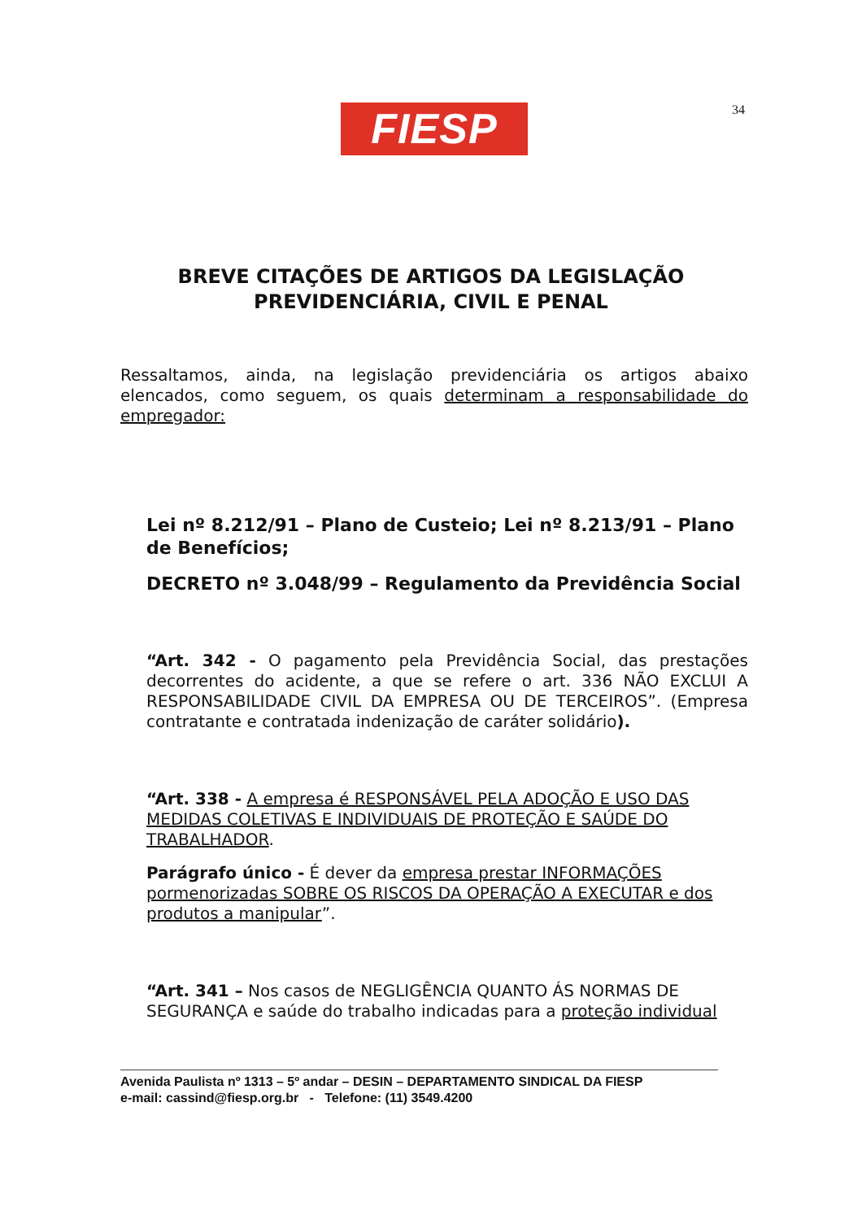FIESP 34
BREVE CITAÇÕES DE ARTIGOS DA LEGISLAÇÃO
PREVIDENCIÁRIA, CIVIL E PENAL
Ressaltamos, ainda, na legislação previdenciária os artigos abaixo elencados, como seguem, os quais determinam a responsabilidade do empregador:
Lei nº 8.212/91 – Plano de Custeio; Lei nº 8.213/91 – Plano de Benefícios;
DECRETO nº 3.048/99 – Regulamento da Previdência Social
“Art. 342 - O pagamento pela Previdência Social, das prestações decorrentes do acidente, a que se refere o art. 336 NÃO EXCLUI A RESPONSABILIDADE CIVIL DA EMPRESA OU DE TERCEIROS”. (Empresa contratante e contratada indenização de caráter solidário).
“Art. 338 - A empresa é RESPONSÁVEL PELA ADOÇÃO E USO DAS MEDIDAS COLETIVAS E INDIVIDUAIS DE PROTEÇÃO E SAÚDE DO TRABALHADOR.
Parágrafo único - É dever da empresa prestar INFORMAÇÕES pormenorizadas SOBRE OS RISCOS DA OPERAÇÃO A EXECUTAR e dos produtos a manipular”.
“Art. 341 – Nos casos de NEGLIGÊNCIA QUANTO ÁS NORMAS DE SEGURANÇA e saúde do trabalho indicadas para a proteção individual
Avenida Paulista nº 1313 – 5º andar – DESIN – DEPARTAMENTO SINDICAL DA FIESP
e-mail: cassind@fiesp.org.br - Telefone: (11) 3549.4200